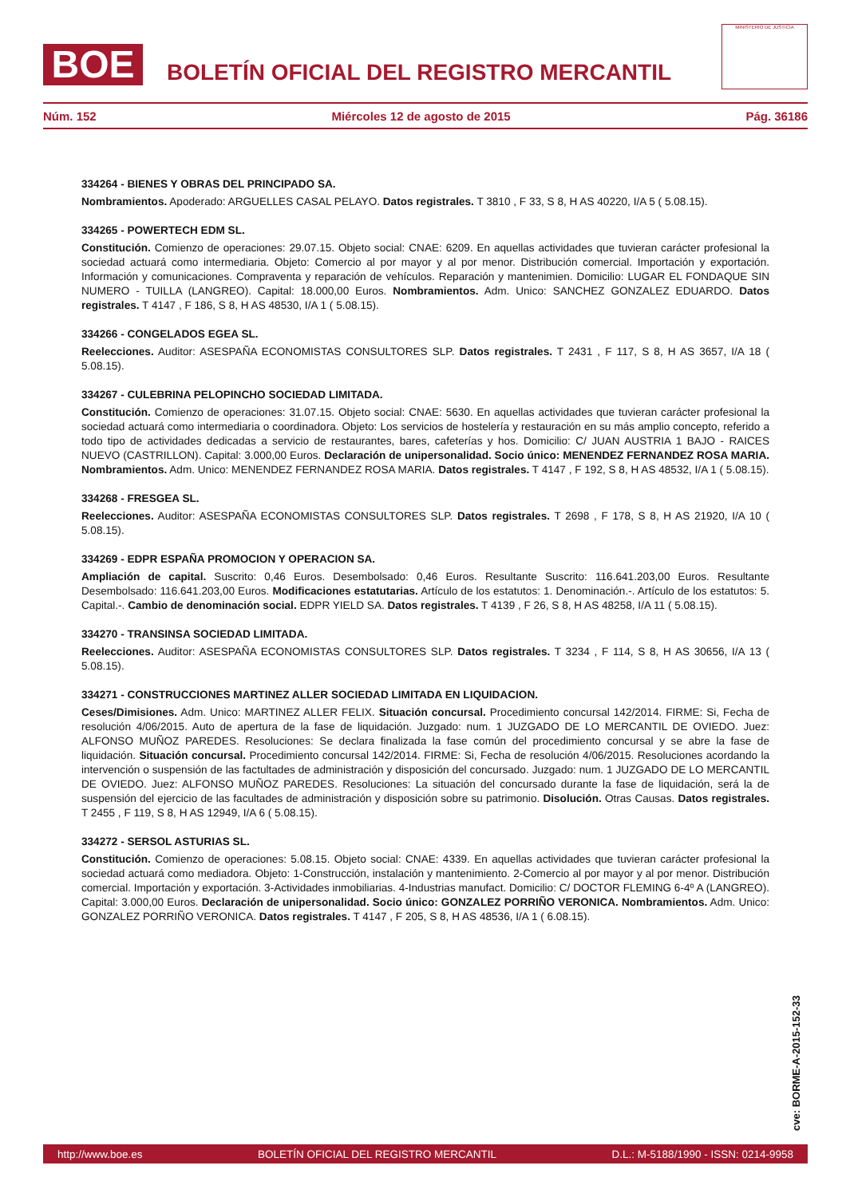BOE
BOLETÍN OFICIAL DEL REGISTRO MERCANTIL
MINISTERIO DE JUSTICIA
Núm. 152 Miércoles 12 de agosto de 2015 Pág. 36186
334264 - BIENES Y OBRAS DEL PRINCIPADO SA.
Nombramientos. Apoderado: ARGUELLES CASAL PELAYO. Datos registrales. T 3810 , F 33, S 8, H AS 40220, I/A 5 ( 5.08.15).
334265 - POWERTECH EDM SL.
Constitución. Comienzo de operaciones: 29.07.15. Objeto social: CNAE: 6209. En aquellas actividades que tuvieran carácter profesional la sociedad actuará como intermediaria. Objeto: Comercio al por mayor y al por menor. Distribución comercial. Importación y exportación. Información y comunicaciones. Compraventa y reparación de vehículos. Reparación y mantenimien. Domicilio: LUGAR EL FONDAQUE SIN NUMERO - TUILLA (LANGREO). Capital: 18.000,00 Euros. Nombramientos. Adm. Unico: SANCHEZ GONZALEZ EDUARDO. Datos registrales. T 4147 , F 186, S 8, H AS 48530, I/A 1 ( 5.08.15).
334266 - CONGELADOS EGEA SL.
Reelecciones. Auditor: ASESPAÑA ECONOMISTAS CONSULTORES SLP. Datos registrales. T 2431 , F 117, S 8, H AS 3657, I/A 18 ( 5.08.15).
334267 - CULEBRINA PELOPINCHO SOCIEDAD LIMITADA.
Constitución. Comienzo de operaciones: 31.07.15. Objeto social: CNAE: 5630. En aquellas actividades que tuvieran carácter profesional la sociedad actuará como intermediaria o coordinadora. Objeto: Los servicios de hostelería y restauración en su más amplio concepto, referido a todo tipo de actividades dedicadas a servicio de restaurantes, bares, cafeterías y hos. Domicilio: C/ JUAN AUSTRIA 1 BAJO - RAICES NUEVO (CASTRILLON). Capital: 3.000,00 Euros. Declaración de unipersonalidad. Socio único: MENENDEZ FERNANDEZ ROSA MARIA. Nombramientos. Adm. Unico: MENENDEZ FERNANDEZ ROSA MARIA. Datos registrales. T 4147 , F 192, S 8, H AS 48532, I/A 1 ( 5.08.15).
334268 - FRESGEA SL.
Reelecciones. Auditor: ASESPAÑA ECONOMISTAS CONSULTORES SLP. Datos registrales. T 2698 , F 178, S 8, H AS 21920, I/A 10 ( 5.08.15).
334269 - EDPR ESPAÑA PROMOCION Y OPERACION SA.
Ampliación de capital. Suscrito: 0,46 Euros. Desembolsado: 0,46 Euros. Resultante Suscrito: 116.641.203,00 Euros. Resultante Desembolsado: 116.641.203,00 Euros. Modificaciones estatutarias. Artículo de los estatutos: 1. Denominación.-. Artículo de los estatutos: 5. Capital.-. Cambio de denominación social. EDPR YIELD SA. Datos registrales. T 4139 , F 26, S 8, H AS 48258, I/A 11 ( 5.08.15).
334270 - TRANSINSA SOCIEDAD LIMITADA.
Reelecciones. Auditor: ASESPAÑA ECONOMISTAS CONSULTORES SLP. Datos registrales. T 3234 , F 114, S 8, H AS 30656, I/A 13 ( 5.08.15).
334271 - CONSTRUCCIONES MARTINEZ ALLER SOCIEDAD LIMITADA EN LIQUIDACION.
Ceses/Dimisiones. Adm. Unico: MARTINEZ ALLER FELIX. Situación concursal. Procedimiento concursal 142/2014. FIRME: Si, Fecha de resolución 4/06/2015. Auto de apertura de la fase de liquidación. Juzgado: num. 1 JUZGADO DE LO MERCANTIL DE OVIEDO. Juez: ALFONSO MUÑOZ PAREDES. Resoluciones: Se declara finalizada la fase común del procedimiento concursal y se abre la fase de liquidación. Situación concursal. Procedimiento concursal 142/2014. FIRME: Si, Fecha de resolución 4/06/2015. Resoluciones acordando la intervención o suspensión de las factultades de administración y disposición del concursado. Juzgado: num. 1 JUZGADO DE LO MERCANTIL DE OVIEDO. Juez: ALFONSO MUÑOZ PAREDES. Resoluciones: La situación del concursado durante la fase de liquidación, será la de suspensión del ejercicio de las facultades de administración y disposición sobre su patrimonio. Disolución. Otras Causas. Datos registrales. T 2455 , F 119, S 8, H AS 12949, I/A 6 ( 5.08.15).
334272 - SERSOL ASTURIAS SL.
Constitución. Comienzo de operaciones: 5.08.15. Objeto social: CNAE: 4339. En aquellas actividades que tuvieran carácter profesional la sociedad actuará como mediadora. Objeto: 1-Construcción, instalación y mantenimiento. 2-Comercio al por mayor y al por menor. Distribución comercial. Importación y exportación. 3-Actividades inmobiliarias. 4-Industrias manufact. Domicilio: C/ DOCTOR FLEMING 6-4º A (LANGREO). Capital: 3.000,00 Euros. Declaración de unipersonalidad. Socio único: GONZALEZ PORRIÑO VERONICA. Nombramientos. Adm. Unico: GONZALEZ PORRIÑO VERONICA. Datos registrales. T 4147 , F 205, S 8, H AS 48536, I/A 1 ( 6.08.15).
cve: BORME-A-2015-152-33
http://www.boe.es BOLETÍN OFICIAL DEL REGISTRO MERCANTIL D.L.: M-5188/1990 - ISSN: 0214-9958